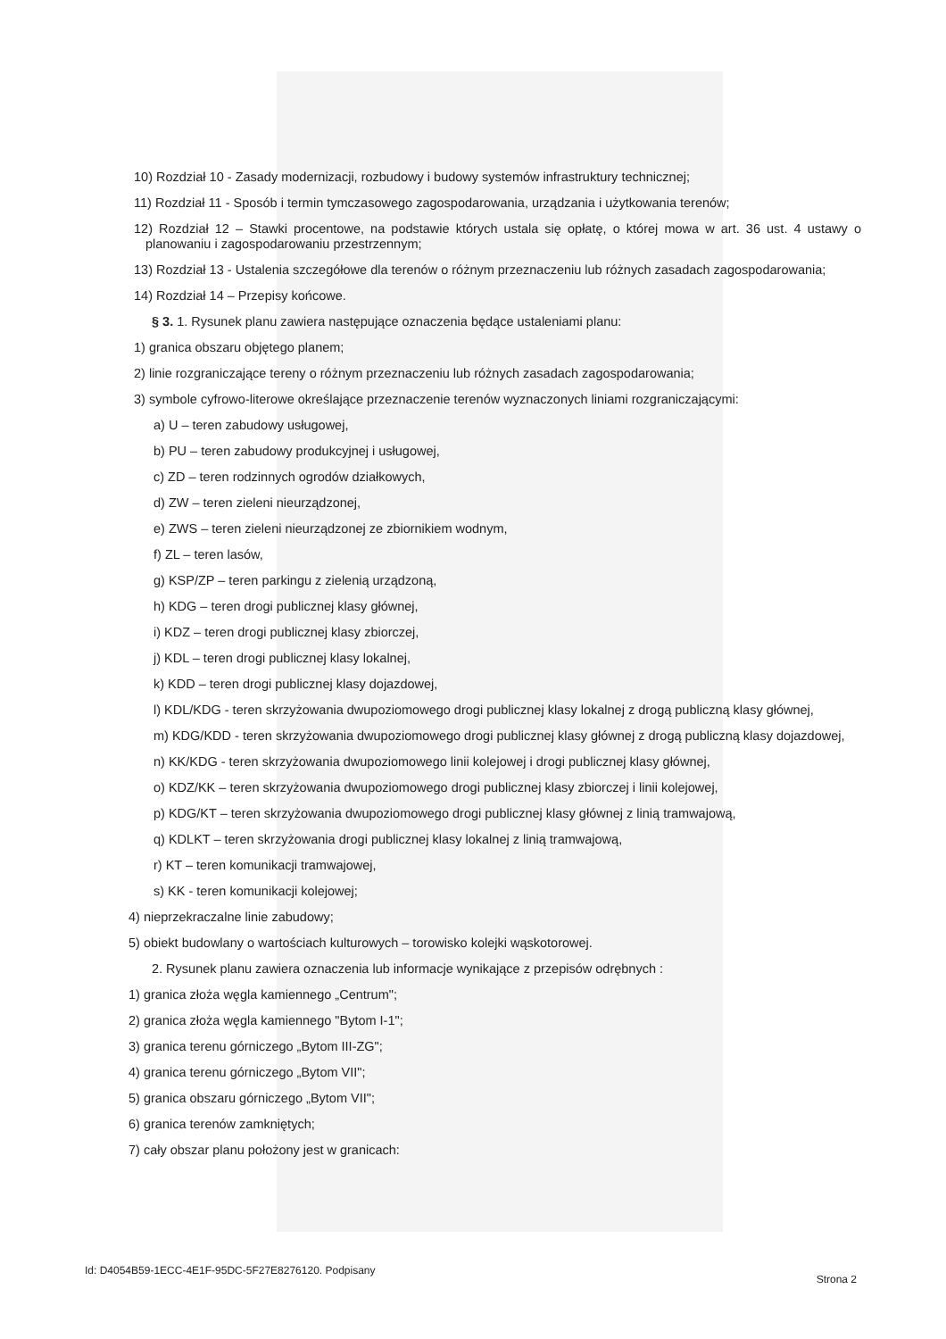10) Rozdział 10 - Zasady modernizacji, rozbudowy i budowy systemów infrastruktury technicznej;
11) Rozdział 11 - Sposób i termin tymczasowego zagospodarowania, urządzania i użytkowania terenów;
12) Rozdział 12 – Stawki procentowe, na podstawie których ustala się opłatę, o której mowa w art. 36 ust. 4 ustawy o planowaniu i zagospodarowaniu przestrzennym;
13) Rozdział 13 - Ustalenia szczegółowe dla terenów o różnym przeznaczeniu lub różnych zasadach zagospodarowania;
14) Rozdział 14 – Przepisy końcowe.
§ 3. 1. Rysunek planu zawiera następujące oznaczenia będące ustaleniami planu:
1) granica obszaru objętego planem;
2) linie rozgraniczające tereny o różnym przeznaczeniu lub różnych zasadach zagospodarowania;
3) symbole cyfrowo-literowe określające przeznaczenie terenów wyznaczonych liniami rozgraniczającymi:
a) U – teren zabudowy usługowej,
b) PU – teren zabudowy produkcyjnej i usługowej,
c) ZD – teren rodzinnych ogrodów działkowych,
d) ZW – teren zieleni nieurządzonej,
e) ZWS – teren zieleni nieurządzonej ze zbiornikiem wodnym,
f) ZL – teren lasów,
g) KSP/ZP – teren parkingu z zielenią urządzoną,
h) KDG – teren drogi publicznej klasy głównej,
i) KDZ – teren drogi publicznej klasy zbiorczej,
j) KDL – teren drogi publicznej klasy lokalnej,
k) KDD – teren drogi publicznej klasy dojazdowej,
l) KDL/KDG - teren skrzyżowania dwupoziomowego drogi publicznej klasy lokalnej z drogą publiczną klasy głównej,
m) KDG/KDD - teren skrzyżowania dwupoziomowego drogi publicznej klasy głównej z drogą publiczną klasy dojazdowej,
n) KK/KDG - teren skrzyżowania dwupoziomowego linii kolejowej i drogi publicznej klasy głównej,
o) KDZ/KK – teren skrzyżowania dwupoziomowego drogi publicznej klasy zbiorczej i linii kolejowej,
p) KDG/KT – teren skrzyżowania dwupoziomowego drogi publicznej klasy głównej z linią tramwajową,
q) KDLKT – teren skrzyżowania drogi publicznej klasy lokalnej z linią tramwajową,
r) KT – teren komunikacji tramwajowej,
s) KK - teren komunikacji kolejowej;
4) nieprzekraczalne linie zabudowy;
5) obiekt budowlany o wartościach kulturowych – torowisko kolejki wąskotorowej.
2. Rysunek planu zawiera oznaczenia lub informacje wynikające z przepisów odrębnych :
1) granica złoża węgla kamiennego „Centrum";
2) granica złoża węgla kamiennego "Bytom I-1";
3) granica terenu górniczego „Bytom III-ZG";
4) granica terenu górniczego „Bytom VII";
5) granica obszaru górniczego „Bytom VII";
6) granica terenów zamkniętych;
7) cały obszar planu położony jest w granicach:
Id: D4054B59-1ECC-4E1F-95DC-5F27E8276120. Podpisany Strona 2